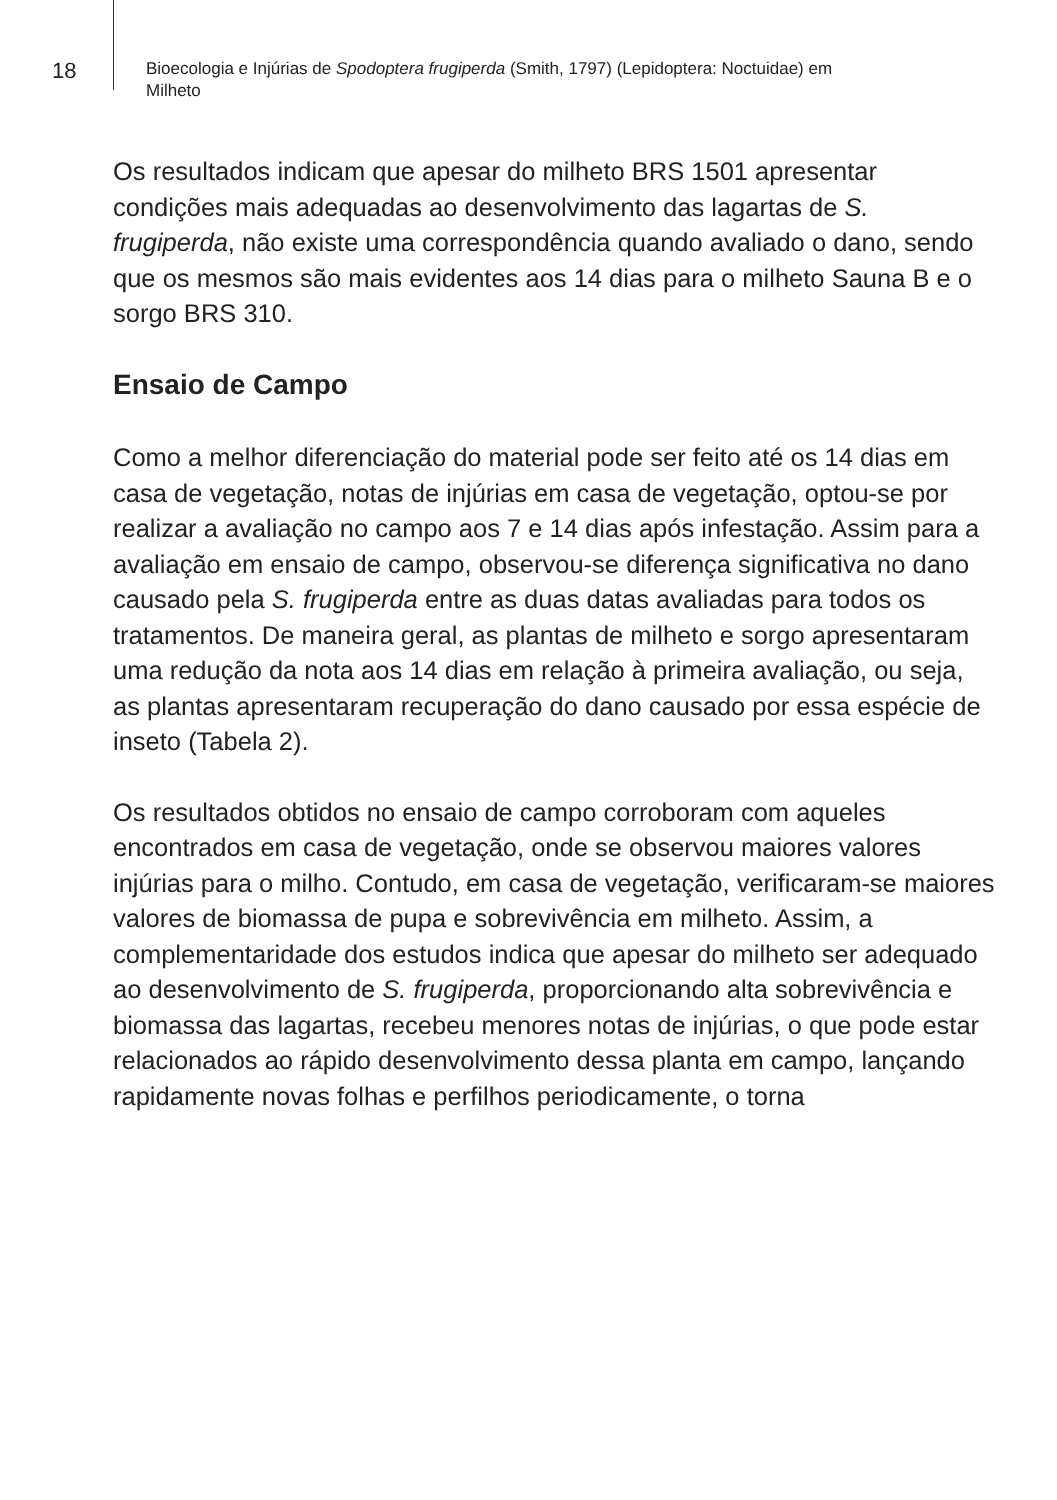18
Bioecologia e Injúrias de Spodoptera frugiperda (Smith, 1797) (Lepidoptera: Noctuidae) em Milheto
Os resultados indicam que apesar do milheto BRS 1501 apresentar condições mais adequadas ao desenvolvimento das lagartas de S. frugiperda, não existe uma correspondência quando avaliado o dano, sendo que os mesmos são mais evidentes aos 14 dias para o milheto Sauna B e o sorgo BRS 310.
Ensaio de Campo
Como a melhor diferenciação do material pode ser feito até os 14 dias em casa de vegetação, notas de injúrias em casa de vegetação, optou-se por realizar a avaliação no campo aos 7 e 14 dias após infestação. Assim para a avaliação em ensaio de campo, observou-se diferença significativa no dano causado pela S. frugiperda entre as duas datas avaliadas para todos os tratamentos. De maneira geral, as plantas de milheto e sorgo apresentaram uma redução da nota aos 14 dias em relação à primeira avaliação, ou seja, as plantas apresentaram recuperação do dano causado por essa espécie de inseto (Tabela 2).
Os resultados obtidos no ensaio de campo corroboram com aqueles encontrados em casa de vegetação, onde se observou maiores valores injúrias para o milho. Contudo, em casa de vegetação, verificaram-se maiores valores de biomassa de pupa e sobrevivência em milheto. Assim, a complementaridade dos estudos indica que apesar do milheto ser adequado ao desenvolvimento de S. frugiperda, proporcionando alta sobrevivência e biomassa das lagartas, recebeu menores notas de injúrias, o que pode estar relacionados ao rápido desenvolvimento dessa planta em campo, lançando rapidamente novas folhas e perfilhos periodicamente, o torna